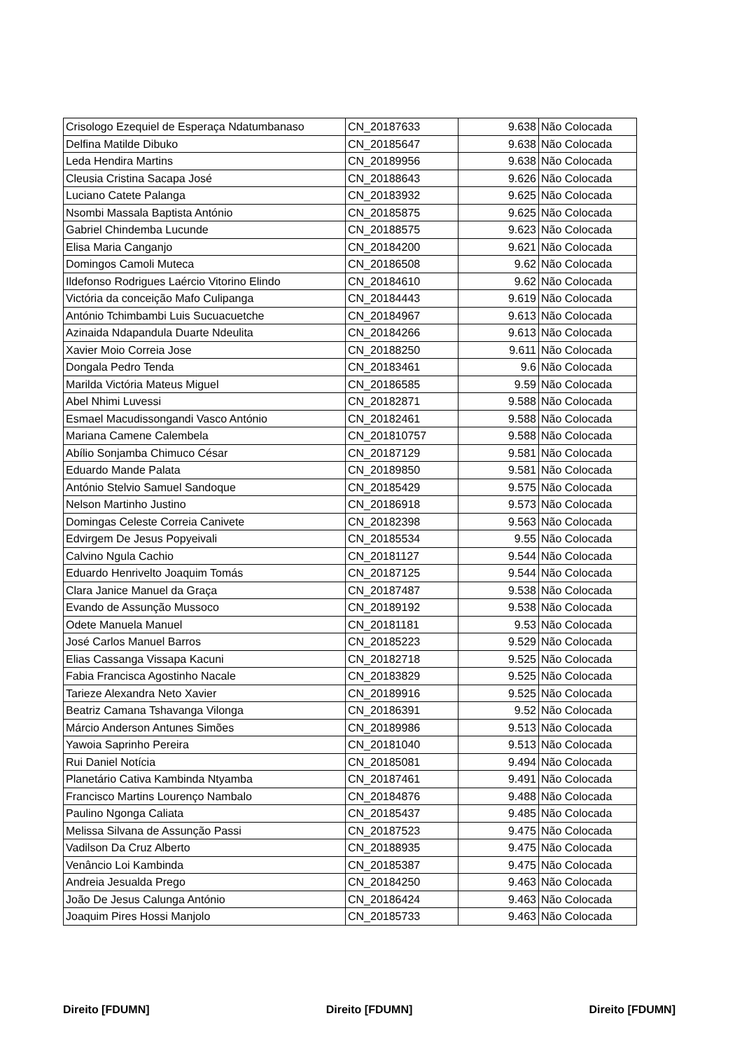| Crisologo Ezequiel de Esperaça Ndatumbanaso | CN_20187633 | 9.638 | Não Colocada |
| Delfina Matilde Dibuko | CN_20185647 | 9.638 | Não Colocada |
| Leda Hendira Martins | CN_20189956 | 9.638 | Não Colocada |
| Cleusia Cristina Sacapa José | CN_20188643 | 9.626 | Não Colocada |
| Luciano Catete Palanga | CN_20183932 | 9.625 | Não Colocada |
| Nsombi Massala Baptista António | CN_20185875 | 9.625 | Não Colocada |
| Gabriel Chindemba Lucunde | CN_20188575 | 9.623 | Não Colocada |
| Elisa Maria Canganjo | CN_20184200 | 9.621 | Não Colocada |
| Domingos Camoli Muteca | CN_20186508 | 9.62 | Não Colocada |
| Ildefonso Rodrigues Laércio Vitorino Elindo | CN_20184610 | 9.62 | Não Colocada |
| Victória da conceição Mafo Culipanga | CN_20184443 | 9.619 | Não Colocada |
| António Tchimbambi Luis Sucuacuetche | CN_20184967 | 9.613 | Não Colocada |
| Azinaida Ndapandula Duarte Ndeulita | CN_20184266 | 9.613 | Não Colocada |
| Xavier Moio Correia Jose | CN_20188250 | 9.611 | Não Colocada |
| Dongala Pedro Tenda | CN_20183461 | 9.6 | Não Colocada |
| Marilda Victória Mateus Miguel | CN_20186585 | 9.59 | Não Colocada |
| Abel Nhimi Luvessi | CN_20182871 | 9.588 | Não Colocada |
| Esmael Macudissongandi Vasco António | CN_20182461 | 9.588 | Não Colocada |
| Mariana Camene Calembela | CN_201810757 | 9.588 | Não Colocada |
| Abílio Sonjamba Chimuco César | CN_20187129 | 9.581 | Não Colocada |
| Eduardo Mande Palata | CN_20189850 | 9.581 | Não Colocada |
| António Stelvio Samuel Sandoque | CN_20185429 | 9.575 | Não Colocada |
| Nelson Martinho Justino | CN_20186918 | 9.573 | Não Colocada |
| Domingas Celeste Correia Canivete | CN_20182398 | 9.563 | Não Colocada |
| Edvirgem De Jesus Popyeivali | CN_20185534 | 9.55 | Não Colocada |
| Calvino Ngula Cachio | CN_20181127 | 9.544 | Não Colocada |
| Eduardo Henrivelto Joaquim Tomás | CN_20187125 | 9.544 | Não Colocada |
| Clara Janice Manuel da Graça | CN_20187487 | 9.538 | Não Colocada |
| Evando de Assunção Mussoco | CN_20189192 | 9.538 | Não Colocada |
| Odete Manuela Manuel | CN_20181181 | 9.53 | Não Colocada |
| José Carlos Manuel Barros | CN_20185223 | 9.529 | Não Colocada |
| Elias Cassanga Vissapa Kacuni | CN_20182718 | 9.525 | Não Colocada |
| Fabia Francisca Agostinho Nacale | CN_20183829 | 9.525 | Não Colocada |
| Tarieze Alexandra Neto Xavier | CN_20189916 | 9.525 | Não Colocada |
| Beatriz Camana Tshavanga Vilonga | CN_20186391 | 9.52 | Não Colocada |
| Márcio Anderson Antunes Simões | CN_20189986 | 9.513 | Não Colocada |
| Yawoia Saprinho Pereira | CN_20181040 | 9.513 | Não Colocada |
| Rui Daniel Notícia | CN_20185081 | 9.494 | Não Colocada |
| Planetário Cativa Kambinda Ntyamba | CN_20187461 | 9.491 | Não Colocada |
| Francisco Martins Lourenço Nambalo | CN_20184876 | 9.488 | Não Colocada |
| Paulino Ngonga Caliata | CN_20185437 | 9.485 | Não Colocada |
| Melissa Silvana de Assunção Passi | CN_20187523 | 9.475 | Não Colocada |
| Vadilson Da Cruz Alberto | CN_20188935 | 9.475 | Não Colocada |
| Venâncio Loi Kambinda | CN_20185387 | 9.475 | Não Colocada |
| Andreia Jesualda Prego | CN_20184250 | 9.463 | Não Colocada |
| João De Jesus Calunga António | CN_20186424 | 9.463 | Não Colocada |
| Joaquim Pires Hossi Manjolo | CN_20185733 | 9.463 | Não Colocada |
Direito [FDUMN] Direito [FDUMN] Direito [FDUMN]